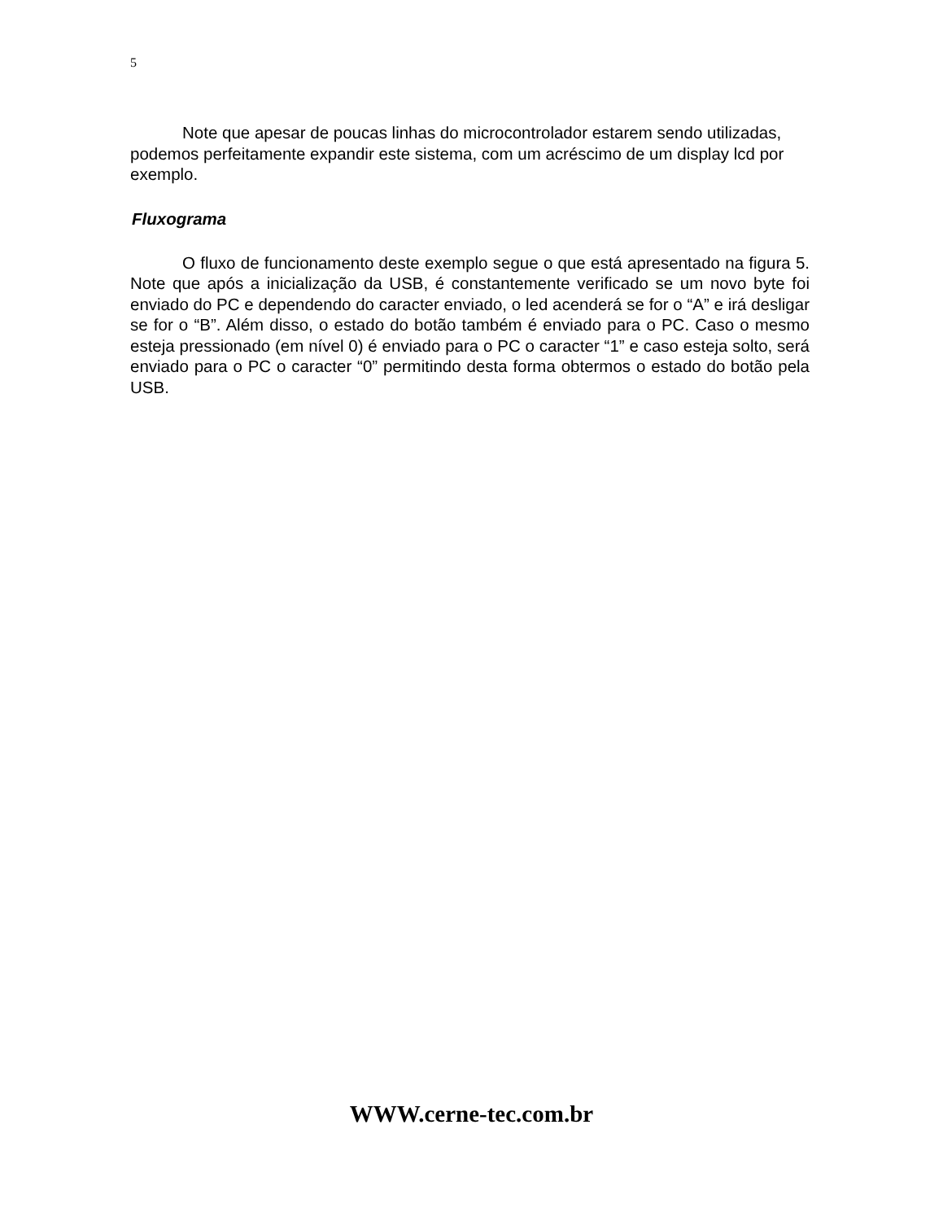5
Note que apesar de poucas linhas do microcontrolador estarem sendo utilizadas, podemos perfeitamente expandir este sistema, com um acréscimo de um display lcd por exemplo.
Fluxograma
O fluxo de funcionamento deste exemplo segue o que está apresentado na figura 5. Note que após a inicialização da USB, é constantemente verificado se um novo byte foi enviado do PC e dependendo do caracter enviado, o led acenderá se for o “A” e irá desligar se for o “B”. Além disso, o estado do botão também é enviado para o PC. Caso o mesmo esteja pressionado (em nível 0) é enviado para o PC o caracter “1” e caso esteja solto, será enviado para o PC o caracter “0” permitindo desta forma obtermos o estado do botão pela USB.
WWW.cerne-tec.com.br